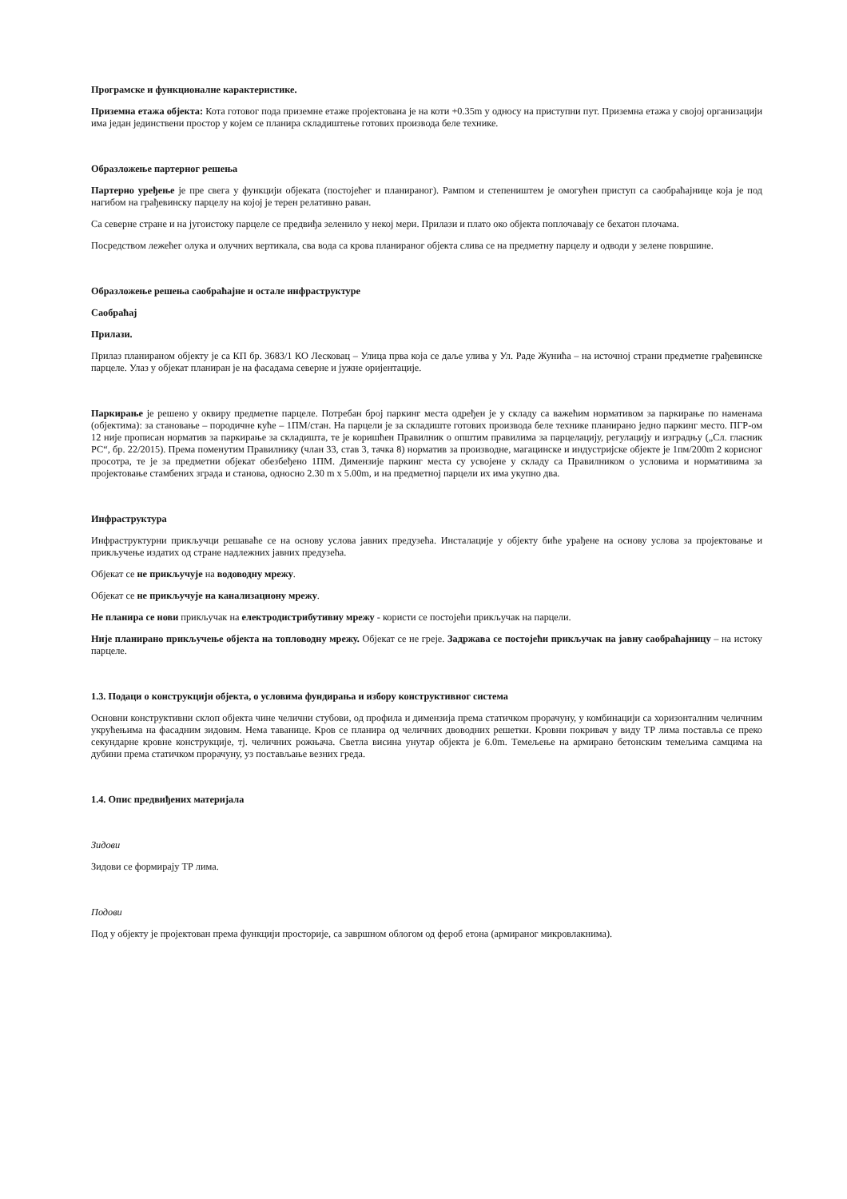Програмске и функционалне карактеристике.
Приземна етажа објекта: Кота готовог пода приземне етаже пројектована је на коти +0.35m у односу на приступни пут. Приземна етажа у својој организацији има један јединствени простор у којем се планира складиштење готових производа беле технике.
Образложење партерног решења
Партерно уређење је пре свега у функцији објеката (постојећег и планираног). Рампом и степеништем је омогућен приступ са саобраћајнице која је под нагибом на грађевинску парцелу на којој је терен релативно раван.
Са северне стране и на југоистоку парцеле се предвиђа зеленило у некој мери. Прилази и плато око објекта поплочавају се бехатон плочама.
Посредством лежећег олука и олучних вертикала, сва вода са крова планираног објекта слива се на предметну парцелу и одводи у зелене површине.
Образложење решења саобраћајне и остале инфраструктуре
Саобраћај
Прилази.
Прилаз планираном објекту је са КП бр. 3683/1 КО Лесковац – Улица прва која се даље улива у Ул. Раде Жунића – на источној страни предметне грађевинске парцеле. Улаз у објекат планиран је на фасадама северне и јужне оријентације.
Паркирање је решено у оквиру предметне парцеле. Потребан број паркинг места одређен је у складу са важећим нормативом за паркирање по наменама (објектима): за становање – породичне куће – 1ПМ/стан. На парцели је за складиште готових производа беле технике планирано једно паркинг место. ПГР-ом 12 није прописан норматив за паркирање за складишта, те је коришћен Правилник о општим правилима за парцелацију, регулацију и изградњу („Сл. гласник РС“, бр. 22/2015). Према поменутим Правилнику (члан 33, став 3, тачка 8) норматив за производне, магацинске и индустријске објекте је 1пм/200m 2 корисног просотра, те је за предметни објекат обезбеђено 1ПМ. Димензије паркинг места су усвојене у складу са Правилником о условима и нормативима за пројектовање стамбених зграда и станова, односно 2.30 m x 5.00m, и на предметној парцели их има укупно два.
Инфраструктура
Инфраструктурни прикључци решаваће се на основу услова јавних предузећа. Инсталације у објекту биће урађене на основу услова за пројектовање и прикључење издатих од стране надлежних јавних предузећа.
Објекат се не прикључује на водоводну мрежу.
Објекат се не прикључује на канализациону мрежу.
Не планира се нови прикључак на електродистрибутивну мрежу - користи се постојећи прикључак на парцели.
Није планирано прикључење објекта на топловодну мрежу. Објекат се не греје. Задржава се постојећи прикључак на јавну саобраћајницу – на истоку парцеле.
1.3. Подаци о конструкцији објекта, о условима фундирања и избору конструктивног система
Основни конструктивни склоп објекта чине челични стубови, од профила и димензија према статичком прорачуну, у комбинацији са хоризонталним челичним укрућењима на фасадним зидовим. Нема таванице. Кров се планира од челичних двоводних решетки. Кровни покривач у виду ТР лима поставља се преко секундарне кровне конструкције, тј. челичних рожњача. Светла висина унутар објекта је 6.0m. Темељење на армирано бетонским темељима самцима на дубини према статичком прорачуну, уз постављање везних греда.
1.4. Опис предвиђених материјала
Зидови
Зидови се формирају ТР лима.
Подови
Под у објекту је пројектован према функцији просторије, са завршном облогом од фероб етона (армираног микровлакнима).